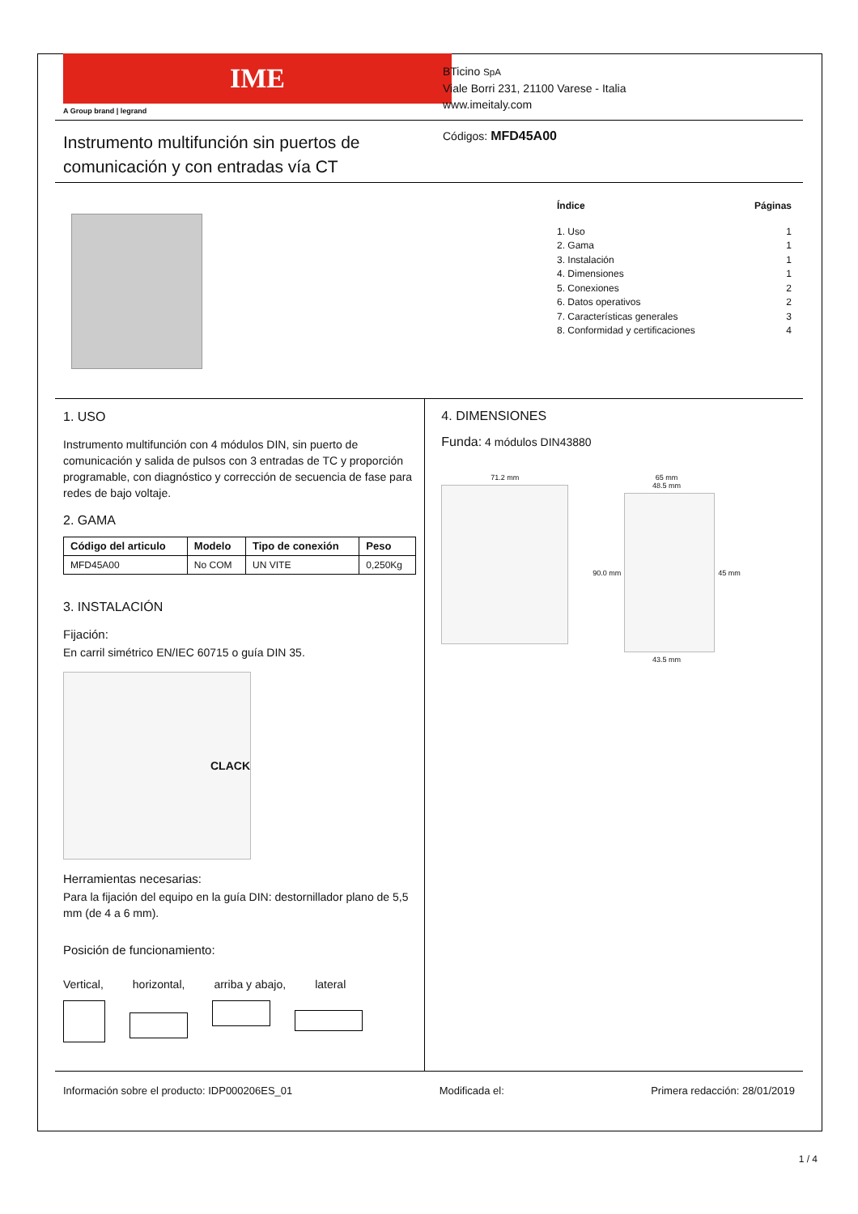IME
A Group brand | legrand
BTicino SpA
Viale Borri 231, 21100 Varese - Italia
www.imeitaly.com
Instrumento multifunción sin puertos de
comunicación y con entradas vía CT
Códigos: MFD45A00
Índice Páginas
1. Uso 1
2. Gama 1
3. Instalación 1
4. Dimensiones 1
5. Conexiones 2
6. Datos operativos 2
7. Características generales 3
8. Conformidad y certificaciones 4
1. USO
Instrumento multifunción con 4 módulos DIN, sin puerto de comunicación y salida de pulsos con 3 entradas de TC y proporción programable, con diagnóstico y corrección de secuencia de fase para redes de bajo voltaje.
2. GAMA
| Código del articulo | Modelo | Tipo de conexión | Peso |
| --- | --- | --- | --- |
| MFD45A00 | No COM | UN VITE | 0,250Kg |
3. INSTALACIÓN
Fijación:
En carril simétrico EN/IEC 60715 o guía DIN 35.
CLACK
Herramientas necesarias:
Para la fijación del equipo en la guía DIN: destornillador plano de 5,5 mm (de 4 a 6 mm).
Posición de funcionamiento:
Vertical, horizontal, arriba y abajo, lateral
4. DIMENSIONES
Funda: 4 módulos DIN43880
71.2 mm 65 mm
48.5 mm
90.0 mm 45 mm
43.5 mm
Información sobre el producto: IDP000206ES_01 Modificada el: Primera redacción: 28/01/2019
1 / 4